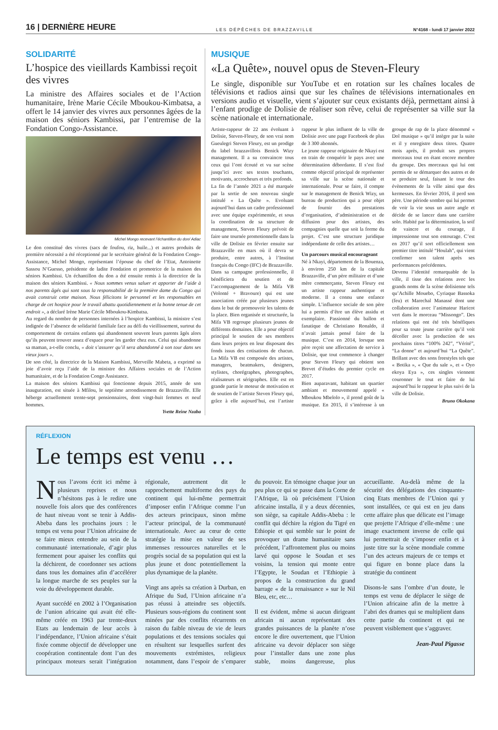16 | DERNIÈRE HEURE LES DÉPÊCHES DE BRAZZAVILLE N°4168 - lundi 17 janvier 2022
SOLIDARITÉ
L’hospice des vieillards Kambissi reçoit des vivres
La ministre des Affaires sociales et de l’Action humanitaire, Irène Marie Cécile Mboukou-Kimbatsa, a offert le 14 janvier des vivres aux personnes âgées de la maison des séniors Kambissi, par l’entremise de la Fondation Congo-Assistance.
Michel Mongo recevant l’échantillon du don/ Adiac
Le don constitué des vivres (sacs de foufou, riz, huile...) et autres produits de première nécessité a été réceptionné par le secrétaire général de la Fondation Congo-Assistance, Michel Mongo, représentant l’épouse du chef de l’Etat, Antoinette Sassou N’Guesso, présidente de ladite Fondation et promotrice de la maison des séniors Kambissi. Un échantillon du don a été ensuite remis à la directrice de la maison des séniors Kambissi. « Nous sommes venus saluer et apporter de l’aide à nos parents âgés qui sont sous la responsabilité de la première dame du Congo qui avait construit cette maison. Nous félicitons le personnel et les responsables en charge de cet hospice pour le travail abattu quotidiennement et la bonne tenue de cet endroit », a déclaré Irène Marie Cécile Mboukou-Kimbatsa.
Au regard du nombre de personnes internées à l’hospice Kambissi, la ministre s’est indignée de l’absence de solidarité familiale face au défi du vieillissement, surtout du comportement de certains enfants qui abandonnent souvent leurs parents âgés alors qu’ils peuvent trouver assez d’espace pour les garder chez eux. Celui qui abandonne sa maman, a-t-elle conclu, « doit s’assurer qu’il sera abandonné à son tour dans ses vieux jours ».
De son côté, la directrice de la Maison Kambissi, Merveille Mabeta, a exprimé sa joie d’avoir reçu l’aide de la ministre des Affaires sociales et de l’Action humanitaire, et de la Fondation Congo Assistance.
La maison des séniors Kambissi qui fonctionne depuis 2015, année de son inauguration, est située à Mfilou, le septième arrondissement de Brazzaville. Elle héberge actuellement trente-sept pensionnaires, dont vingt-huit femmes et neuf hommes.
Yvette Reine Nzaba
MUSIQUE
«La Quête», nouvel opus de Steven-Fleury
Le single, disponible sur YouTube et en rotation sur les chaînes locales de télévisions et radios ainsi que sur les chaînes de télévisions internationales en versions audio et visuelle, vient s’ajouter sur ceux existants déjà, permettant ainsi à l’enfant prodige de Dolisie de réaliser son rêve, celui de représenter sa ville sur la scène nationale et internationale.
Artiste-rappeur de 22 ans évoluant à Dolisie, Steven-Fleury, de son vrai nom Gueulegri Steven Fleury, est un prodige du label brazzavillois Benick Wizy management. Il a su convaincre tous ceux qui l’ont écouté et vu sur scène jusqu’ici avec ses textes touchants, motivants, accrocheurs et très profonds.
La fin de l’année 2021 a été marquée par la sortie de son nouveau single intitulé « La Quête ». Evoluant aujourd’hui dans un cadre professionnel avec une équipe expérimentée, et sous la coordination de sa structure de management, Steven Fleury prévoit de faire une tournée promotionnelle dans la ville de Dolisie en février ensuite sur Brazzaville en mars où il devra se produire, entre autres, à l’Institut français du Congo (IFC) de Brazzaville.
Dans sa campagne professionnelle, il bénéficiera du soutien et de l’accompagnement de la Mifa VB (Volonté + Bravoure) qui est une association créée par plusieurs jeunes dans le but de promouvoir les talents de la place. Bien organisée et structurée, la Mifa VB regroupe plusieurs jeunes de différents domaines. Elle a pour objectif principal le soutien de ses membres dans leurs projets en leur disposant des fonds issus des cotisations de chacun. La Mifa VB est composée des artistes, managers, beatmakers, designers, stylistes, chorégraphes, photographes, réalisateurs et sérigraphes. Elle est en grande partie le moteur de motivation et de soutien de l’artiste Steven Fleury qui, grâce à elle aujourd’hui, est l’artiste rappeur le plus influent de la ville de Dolisie avec une page Facebook de plus de 3 300 abonnés.
Le jeune rappeur originaire de Nkayi est en train de conquérir le pays avec une détermination débordante. Il s’est fixé comme objectif principal de représenter sa ville sur la scène nationale et internationale. Pour se faire, il compte sur le management de Benick Wizy, un bureau de production qui a pour objet de fournir des prestations d’organisation, d’administration et de diffusion pour des artistes, des compagnies quelle que soit la forme du projet. C’est une structure juridique indépendante de celle des artistes…
Un parcours musical encourageant
Né à Nkayi, département de la Bouenza, à environ 250 km de la capitale Brazzaville, d’un père militaire et d’une mère commerçante, Steven Fleury est un artiste rappeur authentique et moderne. Il a connu une enfance simple. L’influence sociale de son père lui a permis d’être un élève assidu et exemplaire. Passionné du ballon et fanatique de Christiano Ronaldo, il n’avait jamais pensé faire de la musique. C’est en 2014, lorsque son père reçoit une affectation de service à Dolisie, que tout commence à changer pour Steven Fleury qui obtient son Brevet d’études du premier cycle en 2017.
Bien auparavant, habitant un quartier ambiant et mouvementé appelé « Mboukou Mbelolo », il prend goût de la musique. En 2015, il s’intéresse à un groupe de rap de la place dénommé « Dol musique » qu’il intègre par la suite et il y enregistre deux titres. Quatre mois après, il produit ses propres morceaux tout en étant encore membre du groupe. Des morceaux qui lui ont permis de se démarquer des autres et de se produire seul, faisant le tour des évènements de la ville ainsi que des kermesses. En février 2016, il perd son père. Une période sombre qui lui permet de voir la vie sous un autre angle et décide de se lancer dans une carrière solo. Habité par la détermination, la soif de vaincre et du courage, il impressionne tout son entourage. C’est en 2017 qu’il sort officiellement son premier titre intitulé “Houlah”, qui vient confirmer son talent après ses performances précédentes.
Devenu l’identité remarquable de la ville, il tisse des relations avec les grands noms de la scène dolisienne tels qu’Achille Mouebo, Cyriaque Bassoka (feu) et Marechal Manassé dont une collaboration avec l’animateur Haricot vert dans le morceau “Missongo”. Des relations qui ont été très bénéfiques pour sa toute jeune carrière qu’il voit décoller avec la production de ses prochains titres “100% 242”, “Vérité”, “La donne” et aujourd’hui “La Quête”. Brillant avec des sons freestyles tels que « Botika », « Que du sale », et « Oyo ekoya Eya », ces singles viennent couronner le tout et faire de lui aujourd’hui le rappeur le plus suivi de la ville de Dolisie.
Bruno Okokana
RÉFLEXION
Le temps est venu …
Nous l’avons écrit ici même à plusieurs reprises et nous n’hésitons pas à le redire une nouvelle fois alors que des conférences de haut niveau vont se tenir à Addis- Abeba dans les prochains jours : le temps est venu pour l’Union africaine de se faire mieux entendre au sein de la communauté internationale, d’agir plus fermement pour apaiser les conflits qui la déchirent, de coordonner ses actions dans tous les domaines afin d’accélérer la longue marche de ses peuples sur la voie du développement durable.
Ayant succédé en 2002 à l’Organisation de l’union africaine qui avait été elle-même créée en 1963 par trente-deux Etats au lendemain de leur accès à l’indépendance, l’Union africaine s’était fixée comme objectif de développer une coopération continentale dont l’un des principaux moteurs serait l’intégration régionale, autrement dit le rapprochement multiforme des pays du continent qui lui-même permettrait d’imposer enfin l’Afrique comme l’un des acteurs principaux, sinon même l’acteur principal, de la communauté internationale. Avec au cœur de cette stratégie la mise en valeur de ses immenses ressources naturelles et le progrès social de sa population qui est la plus jeune et donc potentiellement la plus dynamique de la planète.
Vingt ans après sa création à Durban, en Afrique du Sud, l’Union africaine n’a pas réussi à atteindre ses objectifs. Plusieurs sous-régions du continent sont minées par des conflits récurrents en raison du faible niveau de vie de leurs populations et des tensions sociales qui en résultent sur lesquelles surfent des mouvements extrémistes, religieux notamment, dans l’espoir de s’emparer du pouvoir. En témoigne chaque jour un peu plus ce qui se passe dans la Corne de l’Afrique, là où précisément l’Union africaine installa, il y a deux décennies, son siège, sa capitale Addis-Abeba : le conflit qui déchire la région du Tigré en Ethiopie et qui semble sur le point de provoquer un drame humanitaire sans précédent, l’affrontement plus ou moins larvé qui oppose le Soudan et ses voisins, la tension qui monte entre l’Egypte, le Soudan et l’Ethiopie à propos de la construction du grand barrage « de la renaissance » sur le Nil Bleu, etc, etc…
Il est évident, même si aucun dirigeant africain ni aucun représentant des grandes puissances de la planète n’ose encore le dire ouvertement, que l’Union africaine va devoir déplacer son siège pour l’installer dans une zone plus stable, moins dangereuse, plus accueillante. Au-delà même de la sécurité des délégations des cinquante-cinq Etats membres de l’Union qui y sont installées, ce qui est en jeu dans cette affaire plus que délicate est l’image que projette l’Afrique d’elle-même : une image exactement inverse de celle qui lui permettrait de s’imposer enfin et à juste titre sur la scène mondiale comme l’un des acteurs majeurs de ce temps et qui figure en bonne place dans la stratégie du continent
Disons-le sans l’ombre d’un doute, le temps est venu de déplacer le siège de l’Union africaine afin de la mettre à l’abri des drames qui se multiplient dans cette partie du continent et qui ne peuvent visiblement que s’aggraver.
Jean-Paul Pigasse